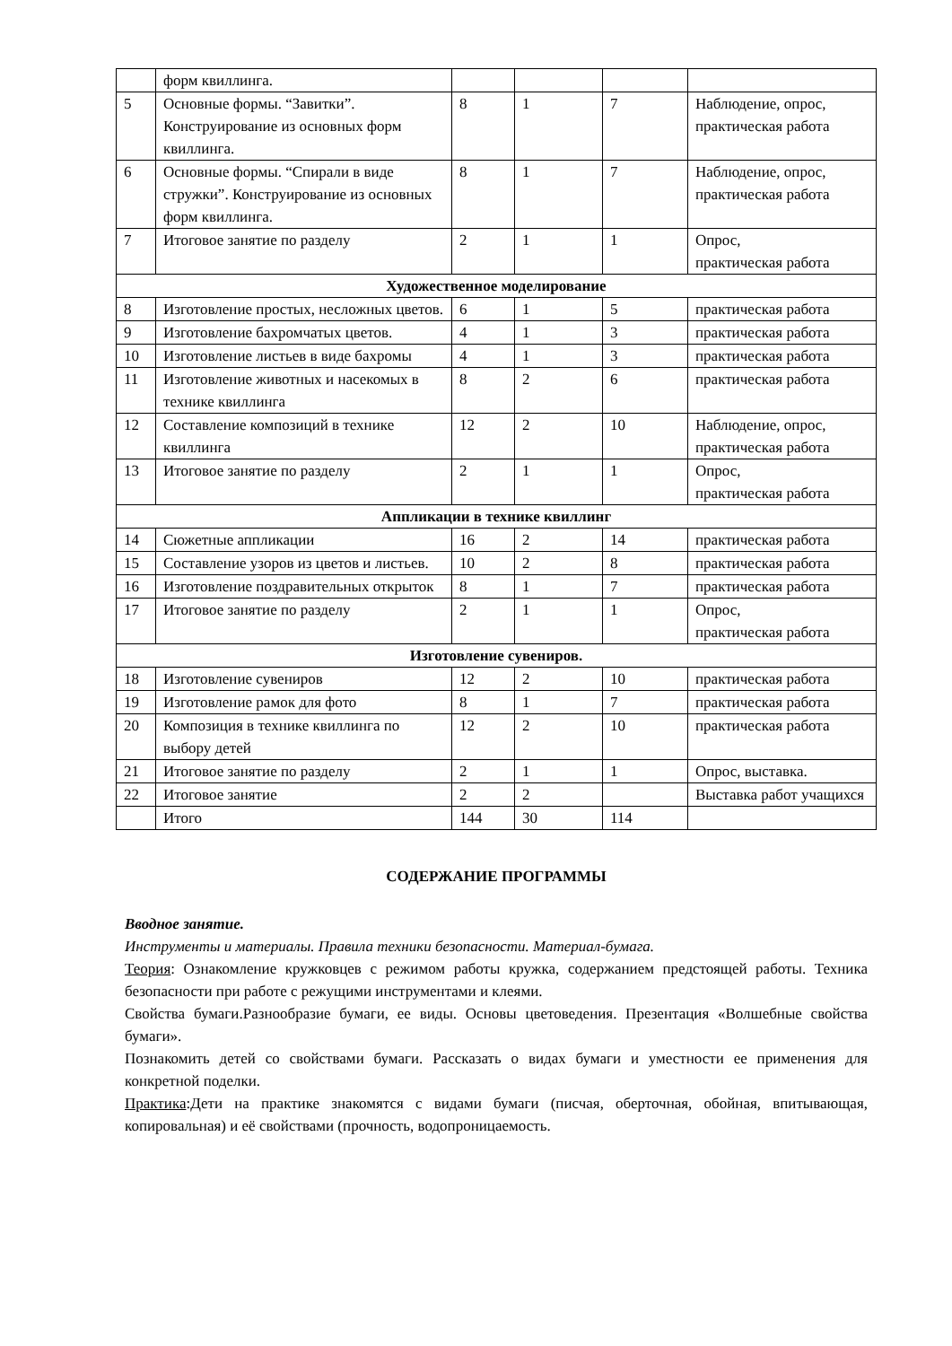| | форм квиллинга. | | | | |
| 5 | Основные формы. “Завитки”. Конструирование из основных форм квиллинга. | 8 | 1 | 7 | Наблюдение, опрос, практическая работа |
| 6 | Основные формы. “Спирали в виде стружки”. Конструирование из основных форм квиллинга. | 8 | 1 | 7 | Наблюдение, опрос, практическая работа |
| 7 | Итоговое занятие по разделу | 2 | 1 | 1 | Опрос, практическая работа |
| Художественное моделирование | | | | | |
| 8 | Изготовление простых, несложных цветов. | 6 | 1 | 5 | практическая работа |
| 9 | Изготовление бахромчатых цветов. | 4 | 1 | 3 | практическая работа |
| 10 | Изготовление листьев в виде бахромы | 4 | 1 | 3 | практическая работа |
| 11 | Изготовление животных и насекомых в технике квиллинга | 8 | 2 | 6 | практическая работа |
| 12 | Составление композиций в технике квиллинга | 12 | 2 | 10 | Наблюдение, опрос, практическая работа |
| 13 | Итоговое занятие по разделу | 2 | 1 | 1 | Опрос, практическая работа |
| Аппликации в технике квиллинг | | | | | |
| 14 | Сюжетные аппликации | 16 | 2 | 14 | практическая работа |
| 15 | Составление узоров из цветов и листьев. | 10 | 2 | 8 | практическая работа |
| 16 | Изготовление поздравительных открыток | 8 | 1 | 7 | практическая работа |
| 17 | Итоговое занятие по разделу | 2 | 1 | 1 | Опрос, практическая работа |
| Изготовление сувениров. | | | | | |
| 18 | Изготовление сувениров | 12 | 2 | 10 | практическая работа |
| 19 | Изготовление рамок для фото | 8 | 1 | 7 | практическая работа |
| 20 | Композиция в технике квиллинга по выбору детей | 12 | 2 | 10 | практическая работа |
| 21 | Итоговое занятие по разделу | 2 | 1 | 1 | Опрос, выставка. |
| 22 | Итоговое занятие | 2 | 2 | | Выставка работ учащихся |
| | Итого | 144 | 30 | 114 | |
СОДЕРЖАНИЕ ПРОГРАММЫ
Вводное занятие.
Инструменты и материалы. Правила техники безопасности. Материал-бумага.
Теория: Ознакомление кружковцев с режимом работы кружка, содержанием предстоящей работы. Техника безопасности при работе с режущими инструментами и клеями.
Свойства бумаги.Разнообразие бумаги, ее виды. Основы цветоведения. Презентация «Волшебные свойства бумаги».
Познакомить детей со свойствами бумаги. Рассказать о видах бумаги и уместности ее применения для конкретной поделки.
Практика:Дети на практике знакомятся с видами бумаги (писчая, оберточная, обойная, впитывающая, копировальная) и её свойствами (прочность, водопроницаемость.